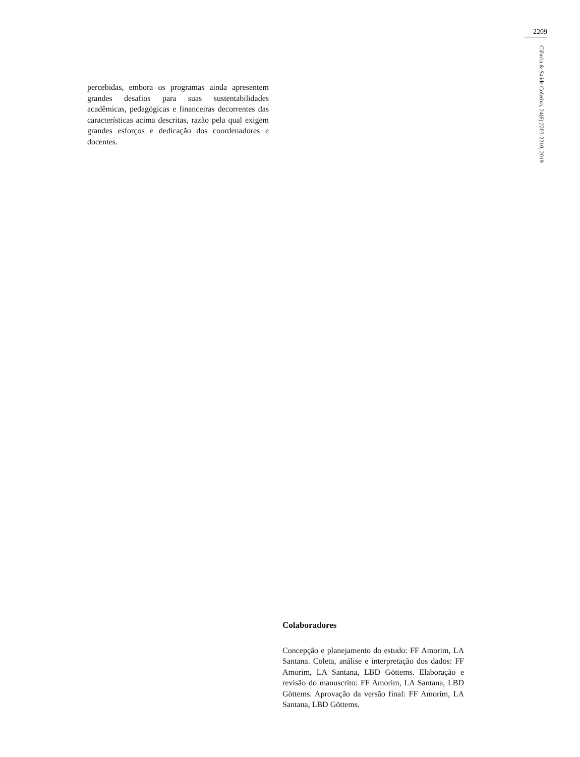2209
Ciência & Saúde Coletiva, 24(6):2203-2210, 2019
percebidas, embora os programas ainda apresentem grandes desafios para suas sustentabilidades acadêmicas, pedagógicas e financeiras decorrentes das características acima descritas, razão pela qual exigem grandes esforços e dedicação dos coordenadores e docentes.
Colaboradores
Concepção e planejamento do estudo: FF Amorim, LA Santana. Coleta, análise e interpretação dos dados: FF Amorim, LA Santana, LBD Göttems. Elaboração e revisão do manuscrito: FF Amorim, LA Santana, LBD Göttems. Aprovação da versão final: FF Amorim, LA Santana, LBD Göttems.